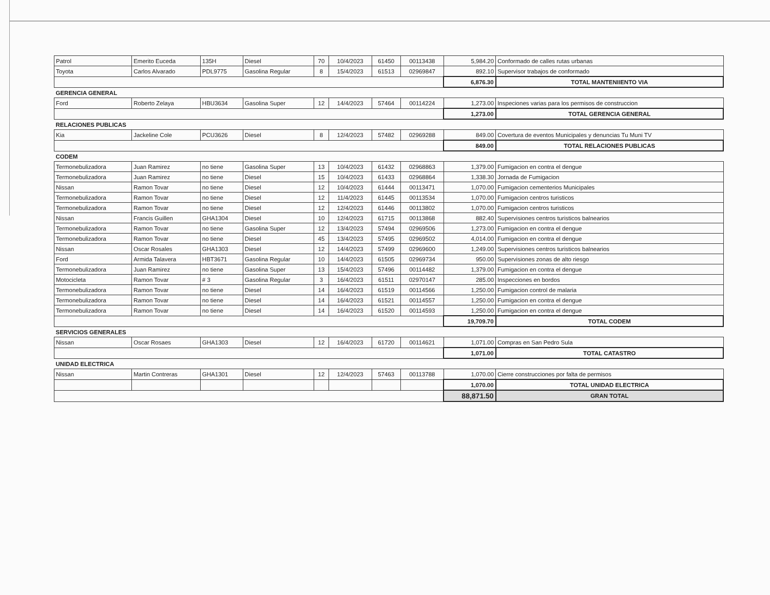| Patrol | Emerito Euceda | 135H | Diesel | 70 | 10/4/2023 | 61450 | 00113438 | 5,984.20 | Conformado de calles rutas urbanas |
| Toyota | Carlos Alvarado | PDL9775 | Gasolina Regular | 8 | 15/4/2023 | 61513 | 02969847 | 892.10 | Supervisor trabajos de conformado |
| | | | | | | | | 6,876.30 | TOTAL MANTENIIENTO VIA |
| GERENCIA GENERAL | | | | | | | | | |
| Ford | Roberto Zelaya | HBU3634 | Gasolina Super | 12 | 14/4/2023 | 57464 | 00114224 | 1,273.00 | Inspeciones varias para los permisos de construccion |
| | | | | | | | | 1,273.00 | TOTAL GERENCIA GENERAL |
| RELACIONES PUBLICAS | | | | | | | | | |
| Kia | Jackeline Cole | PCU3626 | Diesel | 8 | 12/4/2023 | 57482 | 02969288 | 849.00 | Covertura de eventos Municipales y denuncias Tu Muni TV |
| | | | | | | | | 849.00 | TOTAL RELACIONES PUBLICAS |
| CODEM | | | | | | | | | |
| Termonebulizadora | Juan Ramirez | no tiene | Gasolina Super | 13 | 10/4/2023 | 61432 | 02968863 | 1,379.00 | Fumigacion en contra el dengue |
| Termonebulizadora | Juan Ramirez | no tiene | Diesel | 15 | 10/4/2023 | 61433 | 02968864 | 1,338.30 | Jornada de Fumigacion |
| Nissan | Ramon Tovar | no tiene | Diesel | 12 | 10/4/2023 | 61444 | 00113471 | 1,070.00 | Fumigacion cementerios Municipales |
| Termonebulizadora | Ramon Tovar | no tiene | Diesel | 12 | 11/4/2023 | 61445 | 00113534 | 1,070.00 | Fumigacion centros turisticos |
| Termonebulizadora | Ramon Tovar | no tiene | Diesel | 12 | 12/4/2023 | 61446 | 00113802 | 1,070.00 | Fumigacion centros turisticos |
| Nissan | Francis Guillen | GHA1304 | Diesel | 10 | 12/4/2023 | 61715 | 00113868 | 882.40 | Supervisiones centros turisticos balnearios |
| Termonebulizadora | Ramon Tovar | no tiene | Gasolina Super | 12 | 13/4/2023 | 57494 | 02969506 | 1,273.00 | Fumigacion en contra el dengue |
| Termonebulizadora | Ramon Tovar | no tiene | Diesel | 45 | 13/4/2023 | 57495 | 02969502 | 4,014.00 | Fumigacion en contra el dengue |
| Nissan | Oscar Rosales | GHA1303 | Diesel | 12 | 14/4/2023 | 57499 | 02969600 | 1,249.00 | Supervisiones centros turisticos balnearios |
| Ford | Armida Talavera | HBT3671 | Gasolina Regular | 10 | 14/4/2023 | 61505 | 02969734 | 950.00 | Supervisiones zonas de alto riesgo |
| Termonebulizadora | Juan Ramirez | no tiene | Gasolina Super | 13 | 15/4/2023 | 57496 | 00114482 | 1,379.00 | Fumigacion en contra el dengue |
| Motocicleta | Ramon Tovar | # 3 | Gasolina Regular | 3 | 16/4/2023 | 61511 | 02970147 | 285.00 | Inspecciones en bordos |
| Termonebulizadora | Ramon Tovar | no tiene | Diesel | 14 | 16/4/2023 | 61519 | 00114566 | 1,250.00 | Fumigacion control de malaria |
| Termonebulizadora | Ramon Tovar | no tiene | Diesel | 14 | 16/4/2023 | 61521 | 00114557 | 1,250.00 | Fumigacion en contra el dengue |
| Termonebulizadora | Ramon Tovar | no tiene | Diesel | 14 | 16/4/2023 | 61520 | 00114593 | 1,250.00 | Fumigacion en contra el dengue |
| | | | | | | | | 19,709.70 | TOTAL CODEM |
| SERVICIOS GENERALES | | | | | | | | | |
| Nissan | Oscar Rosaes | GHA1303 | Diesel | 12 | 16/4/2023 | 61720 | 00114621 | 1,071.00 | Compras en San Pedro Sula |
| | | | | | | | | 1,071.00 | TOTAL CATASTRO |
| UNIDAD ELECTRICA | | | | | | | | | |
| Nissan | Martin Contreras | GHA1301 | Diesel | 12 | 12/4/2023 | 57463 | 00113788 | 1,070.00 | Cierre construcciones por falta de permisos |
| | | | | | | | | 1,070.00 | TOTAL UNIDAD ELECTRICA |
| | | | | | | | | 88,871.50 | GRAN TOTAL |